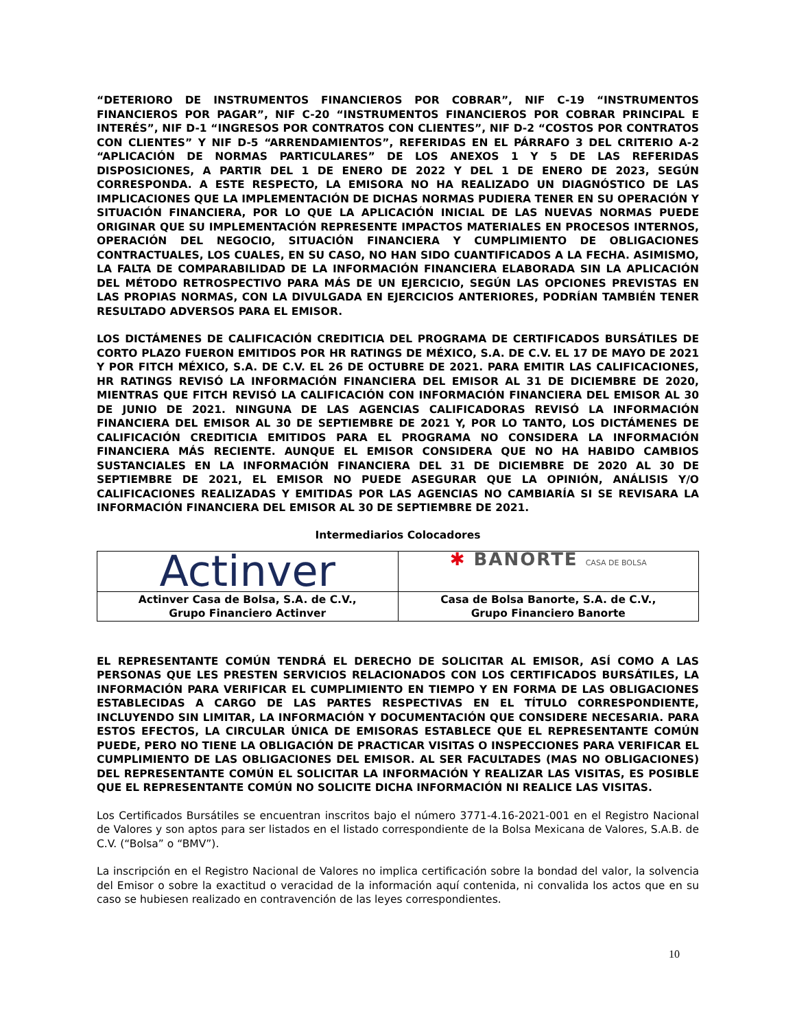“DETERIORO DE INSTRUMENTOS FINANCIEROS POR COBRAR”, NIF C-19 “INSTRUMENTOS FINANCIEROS POR PAGAR”, NIF C-20 “INSTRUMENTOS FINANCIEROS POR COBRAR PRINCIPAL E INTERÉS”, NIF D-1 “INGRESOS POR CONTRATOS CON CLIENTES”, NIF D-2 “COSTOS POR CONTRATOS CON CLIENTES” Y NIF D-5 “ARRENDAMIENTOS”, REFERIDAS EN EL PÁRRAFO 3 DEL CRITERIO A-2 “APLICACIÓN DE NORMAS PARTICULARES” DE LOS ANEXOS 1 Y 5 DE LAS REFERIDAS DISPOSICIONES, A PARTIR DEL 1 DE ENERO DE 2022 Y DEL 1 DE ENERO DE 2023, SEGÚN CORRESPONDA. A ESTE RESPECTO, LA EMISORA NO HA REALIZADO UN DIAGNÓSTICO DE LAS IMPLICACIONES QUE LA IMPLEMENTACIÓN DE DICHAS NORMAS PUDIERA TENER EN SU OPERACIÓN Y SITUACIÓN FINANCIERA, POR LO QUE LA APLICACIÓN INICIAL DE LAS NUEVAS NORMAS PUEDE ORIGINAR QUE SU IMPLEMENTACIÓN REPRESENTE IMPACTOS MATERIALES EN PROCESOS INTERNOS, OPERACIÓN DEL NEGOCIO, SITUACIÓN FINANCIERA Y CUMPLIMIENTO DE OBLIGACIONES CONTRACTUALES, LOS CUALES, EN SU CASO, NO HAN SIDO CUANTIFICADOS A LA FECHA. ASIMISMO, LA FALTA DE COMPARABILIDAD DE LA INFORMACIÓN FINANCIERA ELABORADA SIN LA APLICACIÓN DEL MÉTODO RETROSPECTIVO PARA MÁS DE UN EJERCICIO, SEGÚN LAS OPCIONES PREVISTAS EN LAS PROPIAS NORMAS, CON LA DIVULGADA EN EJERCICIOS ANTERIORES, PODRÍAN TAMBIÉN TENER RESULTADO ADVERSOS PARA EL EMISOR.
LOS DICTÁMENES DE CALIFICACIÓN CREDITICIA DEL PROGRAMA DE CERTIFICADOS BURSÁTILES DE CORTO PLAZO FUERON EMITIDOS POR HR RATINGS DE MÉXICO, S.A. DE C.V. EL 17 DE MAYO DE 2021 Y POR FITCH MÉXICO, S.A. DE C.V. EL 26 DE OCTUBRE DE 2021. PARA EMITIR LAS CALIFICACIONES, HR RATINGS REVISÓ LA INFORMACIÓN FINANCIERA DEL EMISOR AL 31 DE DICIEMBRE DE 2020, MIENTRAS QUE FITCH REVISÓ LA CALIFICACIÓN CON INFORMACIÓN FINANCIERA DEL EMISOR AL 30 DE JUNIO DE 2021. NINGUNA DE LAS AGENCIAS CALIFICADORAS REVISÓ LA INFORMACIÓN FINANCIERA DEL EMISOR AL 30 DE SEPTIEMBRE DE 2021 Y, POR LO TANTO, LOS DICTÁMENES DE CALIFICACIÓN CREDITICIA EMITIDOS PARA EL PROGRAMA NO CONSIDERA LA INFORMACIÓN FINANCIERA MÁS RECIENTE. AUNQUE EL EMISOR CONSIDERA QUE NO HA HABIDO CAMBIOS SUSTANCIALES EN LA INFORMACIÓN FINANCIERA DEL 31 DE DICIEMBRE DE 2020 AL 30 DE SEPTIEMBRE DE 2021, EL EMISOR NO PUEDE ASEGURAR QUE LA OPINIÓN, ANÁLISIS Y/O CALIFICACIONES REALIZADAS Y EMITIDAS POR LAS AGENCIAS NO CAMBIARÍA SI SE REVISARA LA INFORMACIÓN FINANCIERA DEL EMISOR AL 30 DE SEPTIEMBRE DE 2021.
Intermediarios Colocadores
| Actinver | ✱ BANORTE CASA DE BOLSA |
| Actinver Casa de Bolsa, S.A. de C.V., Grupo Financiero Actinver | Casa de Bolsa Banorte, S.A. de C.V., Grupo Financiero Banorte |
EL REPRESENTANTE COMÚN TENDRÁ EL DERECHO DE SOLICITAR AL EMISOR, ASÍ COMO A LAS PERSONAS QUE LES PRESTEN SERVICIOS RELACIONADOS CON LOS CERTIFICADOS BURSÁTILES, LA INFORMACIÓN PARA VERIFICAR EL CUMPLIMIENTO EN TIEMPO Y EN FORMA DE LAS OBLIGACIONES ESTABLECIDAS A CARGO DE LAS PARTES RESPECTIVAS EN EL TÍTULO CORRESPONDIENTE, INCLUYENDO SIN LIMITAR, LA INFORMACIÓN Y DOCUMENTACIÓN QUE CONSIDERE NECESARIA. PARA ESTOS EFECTOS, LA CIRCULAR ÚNICA DE EMISORAS ESTABLECE QUE EL REPRESENTANTE COMÚN PUEDE, PERO NO TIENE LA OBLIGACIÓN DE PRACTICAR VISITAS O INSPECCIONES PARA VERIFICAR EL CUMPLIMIENTO DE LAS OBLIGACIONES DEL EMISOR. AL SER FACULTADES (MAS NO OBLIGACIONES) DEL REPRESENTANTE COMÚN EL SOLICITAR LA INFORMACIÓN Y REALIZAR LAS VISITAS, ES POSIBLE QUE EL REPRESENTANTE COMÚN NO SOLICITE DICHA INFORMACIÓN NI REALICE LAS VISITAS.
Los Certificados Bursátiles se encuentran inscritos bajo el número 3771-4.16-2021-001 en el Registro Nacional de Valores y son aptos para ser listados en el listado correspondiente de la Bolsa Mexicana de Valores, S.A.B. de C.V. (“Bolsa” o “BMV”).
La inscripción en el Registro Nacional de Valores no implica certificación sobre la bondad del valor, la solvencia del Emisor o sobre la exactitud o veracidad de la información aquí contenida, ni convalida los actos que en su caso se hubiesen realizado en contravención de las leyes correspondientes.
10